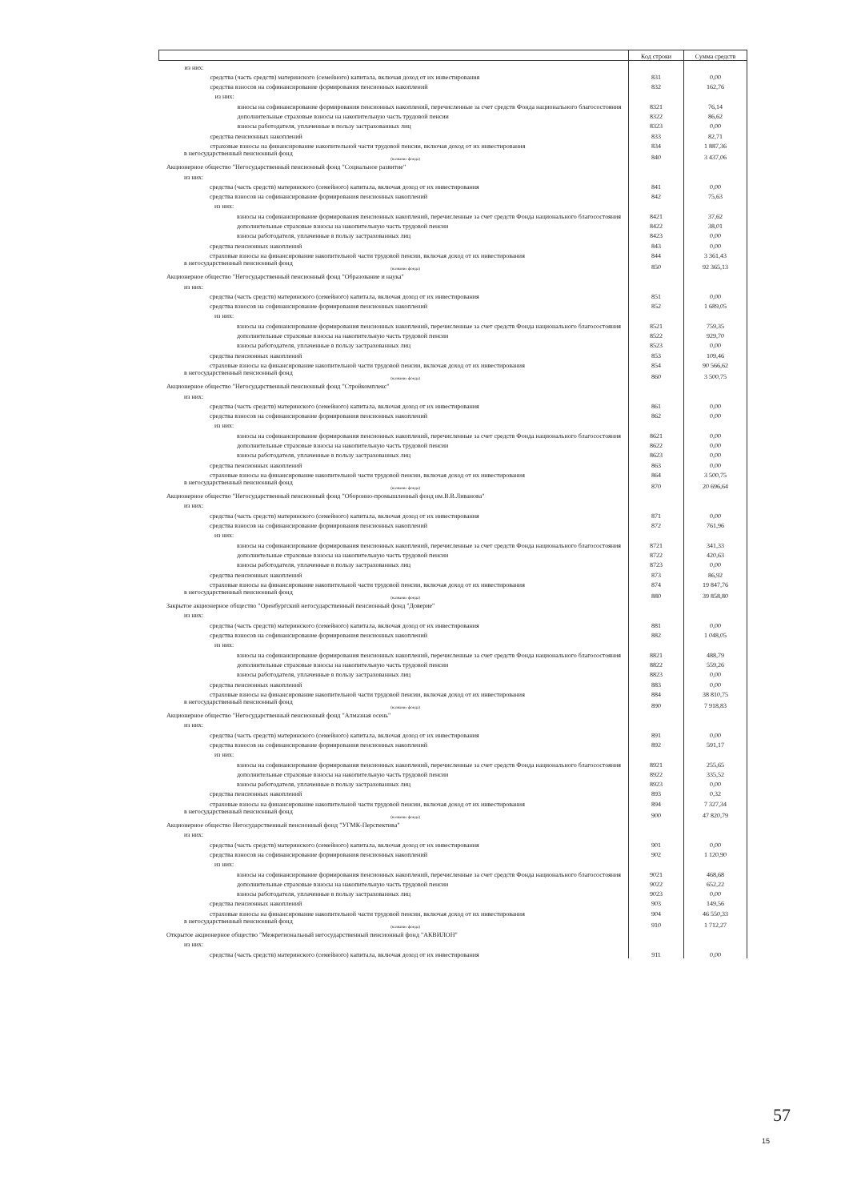| | Код строки | Сумма средств |
| --- | --- | --- |
| из них: | | |
| средства (часть средств) материнского (семейного) капитала, включая доход от их инвестирования | 831 | 0,00 |
| средства взносов на софинансирование формирования пенсионных накоплений | 832 | 162,76 |
| из них: | | |
| взносы на софинансирование формирования пенсионных накоплений, перечисленные за счет средств Фонда национального благосостояния | 8321 | 76,14 |
| дополнительные страховые взносы на накопительную часть трудовой пенсии | 8322 | 86,62 |
| взносы работодателя, уплаченные в пользу застрахованных лиц | 8323 | 0,00 |
| средства пенсионных накоплений | 833 | 82,71 |
| страховые взносы на финансирование накопительной части трудовой пенсии, включая доход от их инвестирования | 834 | 1 887,36 |
| в негосударственный пенсионный фонд (название фонда) | 840 | 3 437,06 |
| Акционерное общество "Негосударственный пенсионный фонд "Социальное развитие" | | |
| из них: | | |
| средства (часть средств) материнского (семейного) капитала, включая доход от их инвестирования | 841 | 0,00 |
| средства взносов на софинансирование формирования пенсионных накоплений | 842 | 75,63 |
| из них: | | |
| взносы на софинансирование формирования пенсионных накоплений, перечисленные за счет средств Фонда национального благосостояния | 8421 | 37,62 |
| дополнительные страховые взносы на накопительную часть трудовой пенсии | 8422 | 38,01 |
| взносы работодателя, уплаченные в пользу застрахованных лиц | 8423 | 0,00 |
| средства пенсионных накоплений | 843 | 0,00 |
| страховые взносы на финансирование накопительной части трудовой пенсии, включая доход от их инвестирования | 844 | 3 361,43 |
| в негосударственный пенсионный фонд (название фонда) | 850 | 92 365,13 |
| Акционерное общество "Негосударственный пенсионный фонд "Образование и наука" | | |
| из них: | | |
| средства (часть средств) материнского (семейного) капитала, включая доход от их инвестирования | 851 | 0,00 |
| средства взносов на софинансирование формирования пенсионных накоплений | 852 | 1 689,05 |
| из них: | | |
| взносы на софинансирование формирования пенсионных накоплений, перечисленные за счет средств Фонда национального благосостояния | 8521 | 759,35 |
| дополнительные страховые взносы на накопительную часть трудовой пенсии | 8522 | 929,70 |
| взносы работодателя, уплаченные в пользу застрахованных лиц | 8523 | 0,00 |
| средства пенсионных накоплений | 853 | 109,46 |
| страховые взносы на финансирование накопительной части трудовой пенсии, включая доход от их инвестирования | 854 | 90 566,62 |
| в негосударственный пенсионный фонд (название фонда) | 860 | 3 500,75 |
| Акционерное общество "Негосударственный пенсионный фонд "Стройкомплекс" | | |
| из них: | | |
| средства (часть средств) материнского (семейного) капитала, включая доход от их инвестирования | 861 | 0,00 |
| средства взносов на софинансирование формирования пенсионных накоплений | 862 | 0,00 |
| из них: | | |
| взносы на софинансирование формирования пенсионных накоплений, перечисленные за счет средств Фонда национального благосостояния | 8621 | 0,00 |
| дополнительные страховые взносы на накопительную часть трудовой пенсии | 8622 | 0,00 |
| взносы работодателя, уплаченные в пользу застрахованных лиц | 8623 | 0,00 |
| средства пенсионных накоплений | 863 | 0,00 |
| страховые взносы на финансирование накопительной части трудовой пенсии, включая доход от их инвестирования | 864 | 3 500,75 |
| в негосударственный пенсионный фонд (название фонда) | 870 | 20 696,64 |
| Акционерное общество "Негосударственный пенсионный фонд "Оборонно-промышленный фонд им.В.В.Ливанова" | | |
| из них: | | |
| средства (часть средств) материнского (семейного) капитала, включая доход от их инвестирования | 871 | 0,00 |
| средства взносов на софинансирование формирования пенсионных накоплений | 872 | 761,96 |
| из них: | | |
| взносы на софинансирование формирования пенсионных накоплений, перечисленные за счет средств Фонда национального благосостояния | 8721 | 341,33 |
| дополнительные страховые взносы на накопительную часть трудовой пенсии | 8722 | 420,63 |
| взносы работодателя, уплаченные в пользу застрахованных лиц | 8723 | 0,00 |
| средства пенсионных накоплений | 873 | 86,92 |
| страховые взносы на финансирование накопительной части трудовой пенсии, включая доход от их инвестирования | 874 | 19 847,76 |
| в негосударственный пенсионный фонд (название фонда) | 880 | 39 858,80 |
| Закрытое акционерное общество "Оренбургский негосударственный пенсионный фонд "Доверие" | | |
| из них: | | |
| средства (часть средств) материнского (семейного) капитала, включая доход от их инвестирования | 881 | 0,00 |
| средства взносов на софинансирование формирования пенсионных накоплений | 882 | 1 048,05 |
| из них: | | |
| взносы на софинансирование формирования пенсионных накоплений, перечисленные за счет средств Фонда национального благосостояния | 8821 | 488,79 |
| дополнительные страховые взносы на накопительную часть трудовой пенсии | 8822 | 559,26 |
| взносы работодателя, уплаченные в пользу застрахованных лиц | 8823 | 0,00 |
| средства пенсионных накоплений | 883 | 0,00 |
| страховые взносы на финансирование накопительной части трудовой пенсии, включая доход от их инвестирования | 884 | 38 810,75 |
| в негосударственный пенсионный фонд (название фонда) | 890 | 7 918,83 |
| Акционерное общество "Негосударственный пенсионный фонд "Алмазная осень" | | |
| из них: | | |
| средства (часть средств) материнского (семейного) капитала, включая доход от их инвестирования | 891 | 0,00 |
| средства взносов на софинансирование формирования пенсионных накоплений | 892 | 591,17 |
| из них: | | |
| взносы на софинансирование формирования пенсионных накоплений, перечисленные за счет средств Фонда национального благосостояния | 8921 | 255,65 |
| дополнительные страховые взносы на накопительную часть трудовой пенсии | 8922 | 335,52 |
| взносы работодателя, уплаченные в пользу застрахованных лиц | 8923 | 0,00 |
| средства пенсионных накоплений | 893 | 0,32 |
| страховые взносы на финансирование накопительной части трудовой пенсии, включая доход от их инвестирования | 894 | 7 327,34 |
| в негосударственный пенсионный фонд (название фонда) | 900 | 47 820,79 |
| Акционерное общество Негосударственный пенсионный фонд "УГМК-Перспектива" | | |
| из них: | | |
| средства (часть средств) материнского (семейного) капитала, включая доход от их инвестирования | 901 | 0,00 |
| средства взносов на софинансирование формирования пенсионных накоплений | 902 | 1 120,90 |
| из них: | | |
| взносы на софинансирование формирования пенсионных накоплений, перечисленные за счет средств Фонда национального благосостояния | 9021 | 468,68 |
| дополнительные страховые взносы на накопительную часть трудовой пенсии | 9022 | 652,22 |
| взносы работодателя, уплаченные в пользу застрахованных лиц | 9023 | 0,00 |
| средства пенсионных накоплений | 903 | 149,56 |
| страховые взносы на финансирование накопительной части трудовой пенсии, включая доход от их инвестирования | 904 | 46 550,33 |
| в негосударственный пенсионный фонд (название фонда) | 910 | 1 712,27 |
| Открытое акционерное общество "Межрегиональный негосударственный пенсионный фонд "АКВИЛОН" | | |
| из них: | | |
| средства (часть средств) материнского (семейного) капитала, включая доход от их инвестирования | 911 | 0,00 |
57
15